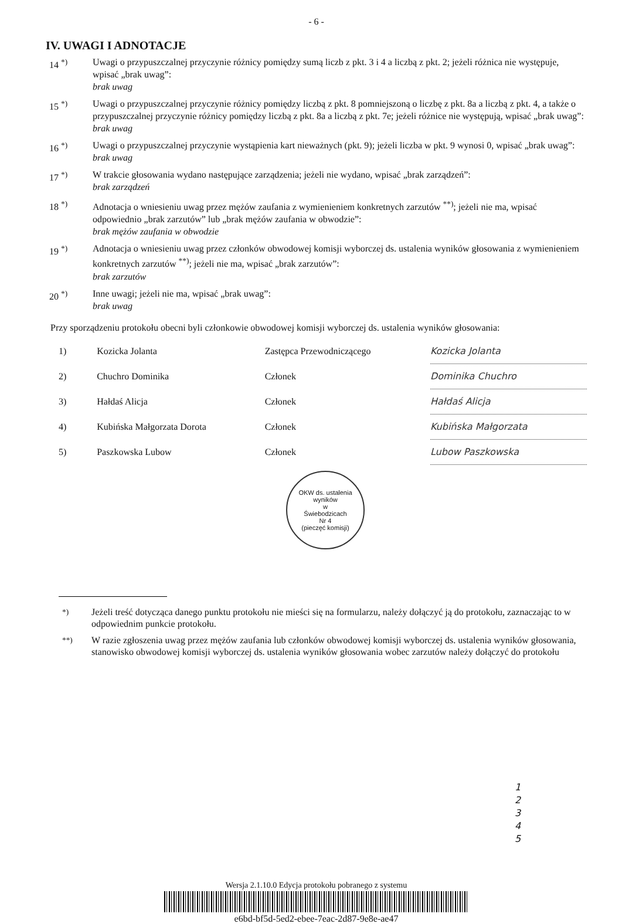- 6 -
IV. UWAGI I ADNOTACJE
14 <sup>*)</sup> Uwagi o przypuszczalnej przyczynie różnicy pomiędzy sumą liczb z pkt. 3 i 4 a liczbą z pkt. 2; jeżeli różnica nie występuje, wpisać „brak uwag”:
brak uwag
15 <sup>*)</sup> Uwagi o przypuszczalnej przyczynie różnicy pomiędzy liczbą z pkt. 8 pomniejszoną o liczbę z pkt. 8a a liczbą z pkt. 4, a także o przypuszczalnej przyczynie różnicy pomiędzy liczbą z pkt. 8a a liczbą z pkt. 7e; jeżeli różnice nie występują, wpisać „brak uwag”:
brak uwag
16 <sup>*)</sup> Uwagi o przypuszczalnej przyczynie wystąpienia kart nieważnych (pkt. 9); jeżeli liczba w pkt. 9 wynosi 0, wpisać „brak uwag”:
brak uwag
17 <sup>*)</sup> W trakcie głosowania wydano następujące zarządzenia; jeżeli nie wydano, wpisać „brak zarządzeń”:
brak zarządzeń
18 <sup>*)</sup> Adnotacja o wniesieniu uwag przez mężów zaufania z wymienieniem konkretnych zarzutów <sup>**)</sup>; jeżeli nie ma, wpisać odpowiednio „brak zarzutów” lub „brak mężów zaufania w obwodzie”:
brak mężów zaufania w obwodzie
19 <sup>*)</sup> Adnotacja o wniesieniu uwag przez członków obwodowej komisji wyborczej ds. ustalenia wyników głosowania z wymienieniem konkretnych zarzutów <sup>**)</sup>; jeżeli nie ma, wpisać „brak zarzutów”:
brak zarzutów
20 <sup>*)</sup> Inne uwagi; jeżeli nie ma, wpisać „brak uwag”:
brak uwag
Przy sporządzeniu protokołu obecni byli członkowie obwodowej komisji wyborczej ds. ustalenia wyników głosowania:
| 1) | Kozicka Jolanta | Zastępca Przewodniczącego | Kozicka Jolanta |
| 2) | Chuchro Dominika | Członek | Dominika Chuchro |
| 3) | Hałdaś Alicja | Członek | Hałdaś Alicja |
| 4) | Kubińska Małgorzata Dorota | Członek | Kubińska Małgorzata |
| 5) | Paszkowska Lubow | Członek | Lubow Paszkowska |
OKW ds. ustalenia wyników
w
Świebodzicach
Nr 4
(pieczęć komisji)
<sup>*)</sup> Jeżeli treść dotycząca danego punktu protokołu nie mieści się na formularzu, należy dołączyć ją do protokołu, zaznaczając to w odpowiednim punkcie protokołu.
<sup>**)</sup> W razie zgłoszenia uwag przez mężów zaufania lub członków obwodowej komisji wyborczej ds. ustalenia wyników głosowania, stanowisko obwodowej komisji wyborczej ds. ustalenia wyników głosowania wobec zarzutów należy dołączyć do protokołu
1
2
3
4
5
Wersja 2.1.10.0 Edycja protokołu pobranego z systemu
e6bd-bf5d-5ed2-ebee-7eac-2d87-9e8e-ae47